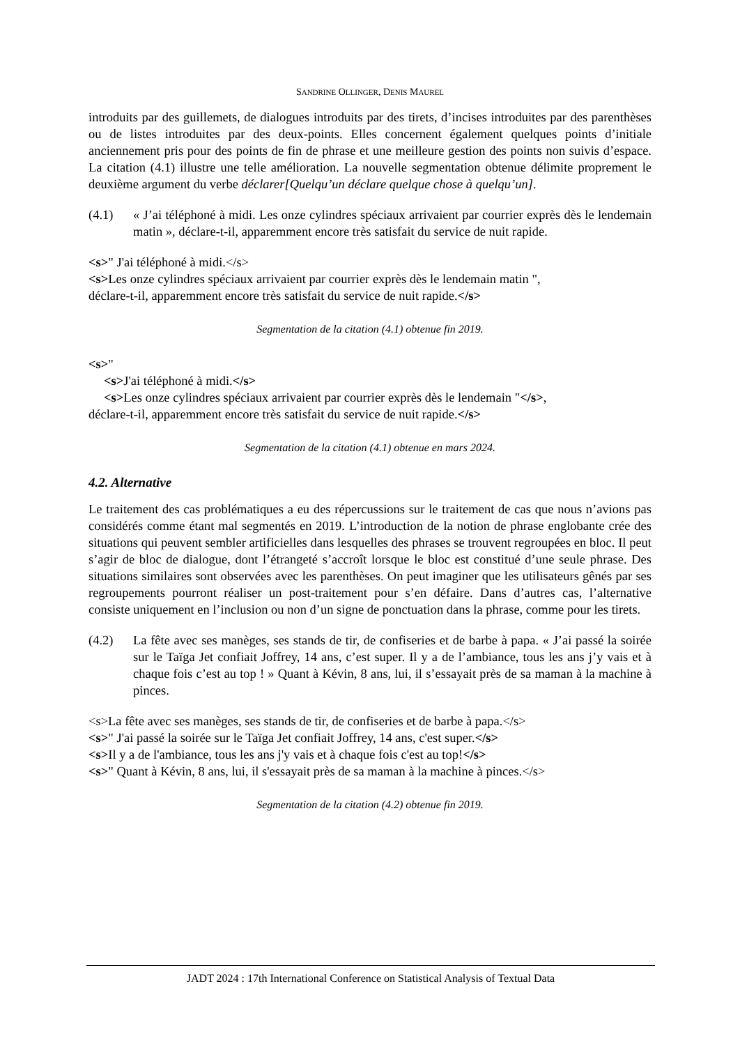SANDRINE OLLINGER, DENIS MAUREL
introduits par des guillemets, de dialogues introduits par des tirets, d’incises introduites par des parenthèses ou de listes introduites par des deux-points. Elles concernent également quelques points d’initiale anciennement pris pour des points de fin de phrase et une meilleure gestion des points non suivis d’espace. La citation (4.1) illustre une telle amélioration. La nouvelle segmentation obtenue délimite proprement le deuxième argument du verbe déclarer[Quelqu’un déclare quelque chose à quelqu’un].
(4.1) « J’ai téléphoné à midi. Les onze cylindres spéciaux arrivaient par courrier exprès dès le lendemain matin », déclare-t-il, apparemment encore très satisfait du service de nuit rapide.
<s>" J'ai téléphoné à midi.</s>
<s>Les onze cylindres spéciaux arrivaient par courrier exprès dès le lendemain matin ",
déclare-t-il, apparemment encore très satisfait du service de nuit rapide.</s>
Segmentation de la citation (4.1) obtenue fin 2019.
<s>"
<s>J'ai téléphoné à midi.</s>
<s>Les onze cylindres spéciaux arrivaient par courrier exprès dès le lendemain "</s>,
déclare-t-il, apparemment encore très satisfait du service de nuit rapide.</s>
Segmentation de la citation (4.1) obtenue en mars 2024.
4.2. Alternative
Le traitement des cas problématiques a eu des répercussions sur le traitement de cas que nous n’avions pas considérés comme étant mal segmentés en 2019. L’introduction de la notion de phrase englobante crée des situations qui peuvent sembler artificielles dans lesquelles des phrases se trouvent regroupées en bloc. Il peut s’agir de bloc de dialogue, dont l’étrangeté s’accroît lorsque le bloc est constitué d’une seule phrase. Des situations similaires sont observées avec les parenthèses. On peut imaginer que les utilisateurs gênés par ses regroupements pourront réaliser un post-traitement pour s’en défaire. Dans d’autres cas, l’alternative consiste uniquement en l’inclusion ou non d’un signe de ponctuation dans la phrase, comme pour les tirets.
(4.2) La fête avec ses manèges, ses stands de tir, de confiseries et de barbe à papa. « J’ai passé la soirée sur le Taïga Jet confiait Joffrey, 14 ans, c’est super. Il y a de l’ambiance, tous les ans j’y vais et à chaque fois c’est au top ! » Quant à Kévin, 8 ans, lui, il s’essayait près de sa maman à la machine à pinces.
<s>La fête avec ses manèges, ses stands de tir, de confiseries et de barbe à papa.</s>
<s>" J'ai passé la soirée sur le Taïga Jet confiait Joffrey, 14 ans, c'est super.</s>
<s>Il y a de l'ambiance, tous les ans j'y vais et à chaque fois c'est au top!</s>
<s>" Quant à Kévin, 8 ans, lui, il s'essayait près de sa maman à la machine à pinces.</s>
Segmentation de la citation (4.2) obtenue fin 2019.
JADT 2024 : 17th International Conference on Statistical Analysis of Textual Data